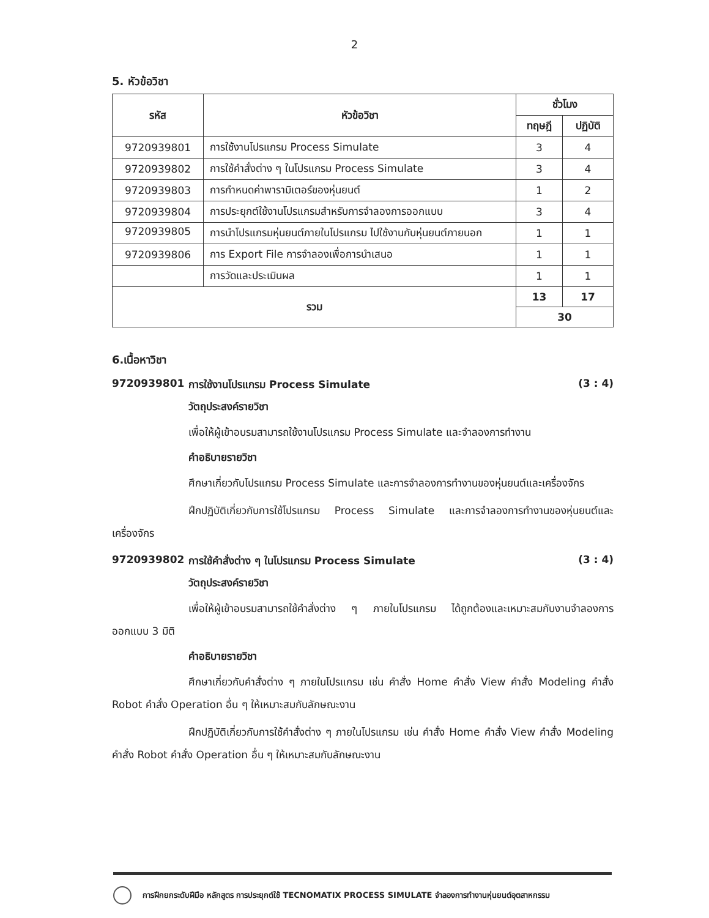2
5. หัวข้อวิชา
| รหัส | หัวข้อวิชา | ชั่วโมง | |
| --- | --- | --- | --- |
| | | ทฤษฎี | ปฏิบัติ |
| 9720939801 | การใช้งานโปรแกรม Process Simulate | 3 | 4 |
| 9720939802 | การใช้คำสั่งต่าง ๆ ในโปรแกรม Process Simulate | 3 | 4 |
| 9720939803 | การกำหนดค่าพารามิเตอร์ของหุ่นยนต์ | 1 | 2 |
| 9720939804 | การประยุกต์ใช้งานโปรแกรมสำหรับการจำลองการออกแบบ | 3 | 4 |
| 9720939805 | การนำโปรแกรมหุ่นยนต์ภายในโปรแกรม ไปใช้งานกับหุ่นยนต์ภายนอก | 1 | 1 |
| 9720939806 | การ Export File การจำลองเพื่อการนำเสนอ | 1 | 1 |
| | การวัดและประเมินผล | 1 | 1 |
| รวม | | 13 | 17 |
| | | 30 | |
6.เนื้อหาวิชา
9720939801 การใช้งานโปรแกรม Process Simulate (3 : 4)
วัตถุประสงค์รายวิชา
เพื่อให้ผู้เข้าอบรมสามารถใช้งานโปรแกรม Process Simulate และจำลองการทำงาน
คำอธิบายรายวิชา
ศึกษาเกี่ยวกับโปรแกรม Process Simulate และการจำลองการทำงานของหุ่นยนต์และเครื่องจักร
ฝึกปฏิบัติเกี่ยวกับการใช้โปรแกรม Process Simulate และการจำลองการทำงานของหุ่นยนต์และเครื่องจักร
9720939802 การใช้คำสั่งต่าง ๆ ในโปรแกรม Process Simulate (3 : 4)
วัตถุประสงค์รายวิชา
เพื่อให้ผู้เข้าอบรมสามารถใช้คำสั่งต่าง ๆ ภายในโปรแกรม ได้ถูกต้องและเหมาะสมกับงานจำลองการออกแบบ 3 มิติ
คำอธิบายรายวิชา
ศึกษาเกี่ยวกับคำสั่งต่าง ๆ ภายในโปรแกรม เช่น คำสั่ง Home คำสั่ง View คำสั่ง Modeling คำสั่ง Robot คำสั่ง Operation อื่น ๆ ให้เหมาะสมกับลักษณะงาน
ฝึกปฏิบัติเกี่ยวกับการใช้คำสั่งต่าง ๆ ภายในโปรแกรม เช่น คำสั่ง Home คำสั่ง View คำสั่ง Modeling คำสั่ง Robot คำสั่ง Operation อื่น ๆ ให้เหมาะสมกับลักษณะงาน
การฝึกยกระดับฝีมือ หลักสูตร การประยุกต์ใช้ TECNOMATIX PROCESS SIMULATE จำลองการทำงานหุ่นยนต์อุตสาหกรรม